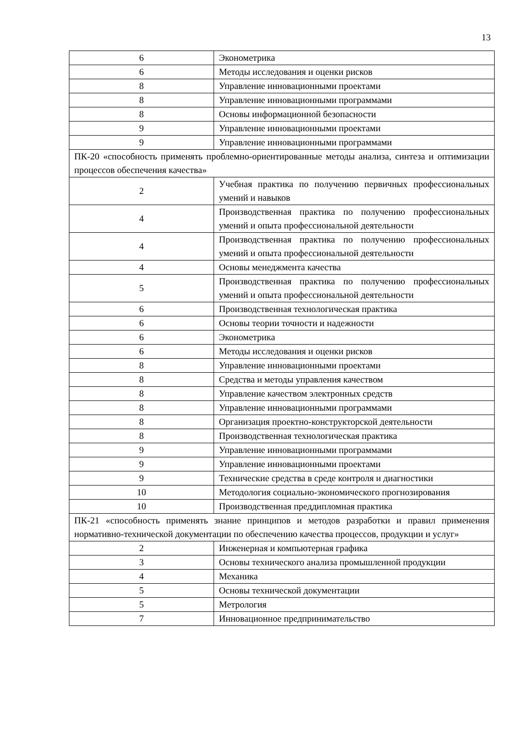13
| 6 | Эконометрика |
| 6 | Методы исследования и оценки рисков |
| 8 | Управление инновационными проектами |
| 8 | Управление инновационными программами |
| 8 | Основы информационной безопасности |
| 9 | Управление инновационными проектами |
| 9 | Управление инновационными программами |
| ПК-20 «способность применять проблемно-ориентированные методы анализа, синтеза и оптимизации процессов обеспечения качества» | |
| 2 | Учебная практика по получению первичных профессиональных умений и навыков |
| 4 | Производственная практика по получению профессиональных умений и опыта профессиональной деятельности |
| 4 | Производственная практика по получению профессиональных умений и опыта профессиональной деятельности |
| 4 | Основы менеджмента качества |
| 5 | Производственная практика по получению профессиональных умений и опыта профессиональной деятельности |
| 6 | Производственная технологическая практика |
| 6 | Основы теории точности и надежности |
| 6 | Эконометрика |
| 6 | Методы исследования и оценки рисков |
| 8 | Управление инновационными проектами |
| 8 | Средства и методы управления качеством |
| 8 | Управление качеством электронных средств |
| 8 | Управление инновационными программами |
| 8 | Организация проектно-конструкторской деятельности |
| 8 | Производственная технологическая практика |
| 9 | Управление инновационными программами |
| 9 | Управление инновационными проектами |
| 9 | Технические средства в среде контроля и диагностики |
| 10 | Методология социально-экономического прогнозирования |
| 10 | Производственная преддипломная практика |
| ПК-21 «способность применять знание принципов и методов разработки и правил применения нормативно-технической документации по обеспечению качества процессов, продукции и услуг» | |
| 2 | Инженерная и компьютерная графика |
| 3 | Основы технического анализа промышленной продукции |
| 4 | Механика |
| 5 | Основы технической документации |
| 5 | Метрология |
| 7 | Инновационное предпринимательство |